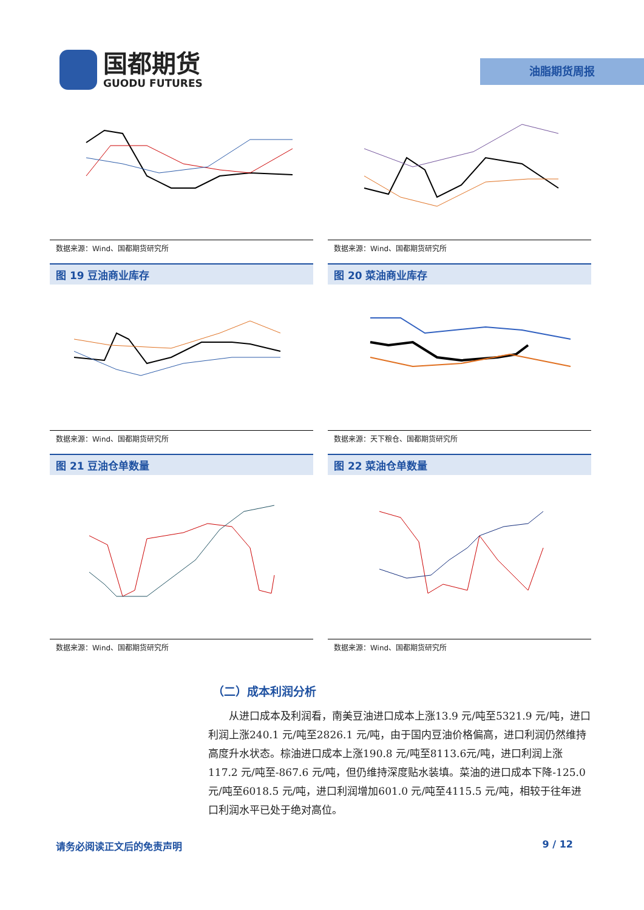国都期货
GUODU FUTURES
油脂期货周报
数据来源：Wind、国都期货研究所
数据来源：Wind、国都期货研究所
图 19 豆油商业库存
数据来源：Wind、国都期货研究所
图 20 菜油商业库存
数据来源：天下粮仓、国都期货研究所
图 21 豆油仓单数量
数据来源：Wind、国都期货研究所
图 22 菜油仓单数量
数据来源：Wind、国都期货研究所
（二）成本利润分析
从进口成本及利润看，南美豆油进口成本上涨13.9 元/吨至5321.9 元/吨，进口利润上涨240.1 元/吨至2826.1 元/吨，由于国内豆油价格偏高，进口利润仍然维持高度升水状态。棕油进口成本上涨190.8 元/吨至8113.6元/吨，进口利润上涨117.2 元/吨至-867.6 元/吨，但仍维持深度贴水装填。菜油的进口成本下降-125.0 元/吨至6018.5 元/吨，进口利润增加601.0 元/吨至4115.5 元/吨，相较于往年进口利润水平已处于绝对高位。
请务必阅读正文后的免责声明 9 / 12